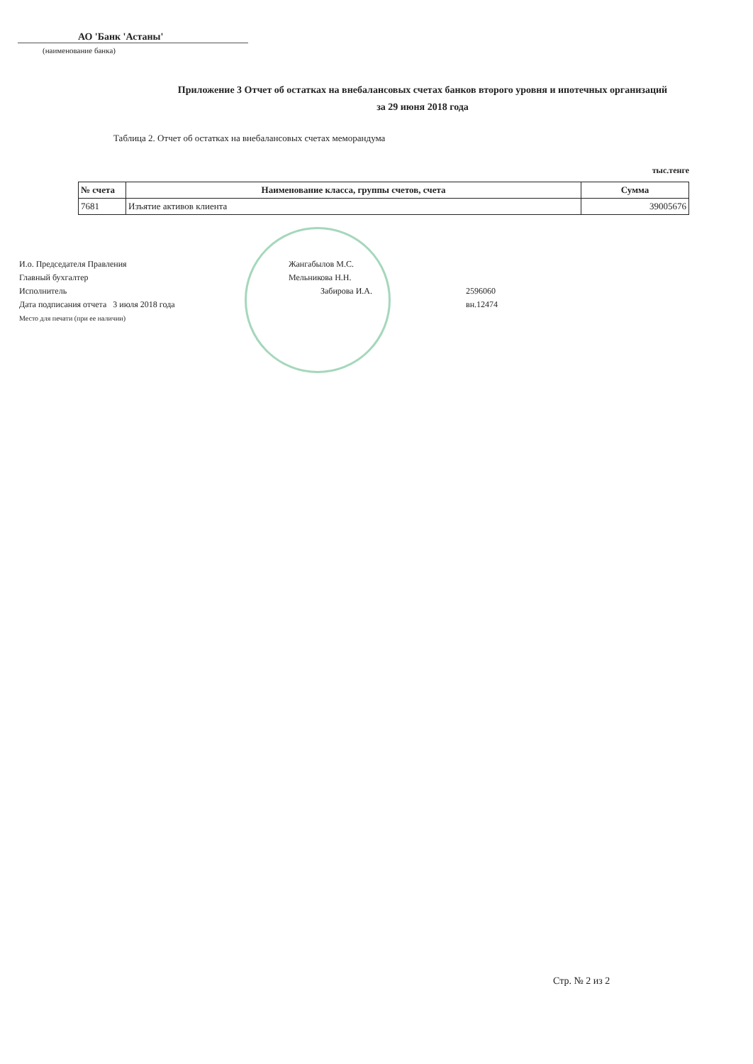АО 'Банк 'Астаны'
(наименование банка)
Приложение 3 Отчет об остатках на внебалансовых счетах банков второго уровня и ипотечных организаций
за 29 июня 2018 года
Таблица 2. Отчет об остатках на внебалансовых счетах меморандума
тыс.тенге
| № счета | Наименование класса, группы счетов, счета | Сумма |
| --- | --- | --- |
| 7681 | Изъятие активов клиента | 39005676 |
И.о. Председателя Правления
Главный бухгалтер
Исполнитель
Дата подписания отчета 3 июля 2018 года
Место для печати (при ее наличии)
Жангабылов М.С.
Мельникова Н.Н.
Забирова И.А.
2596060
вн.12474
Стр. № 2 из 2